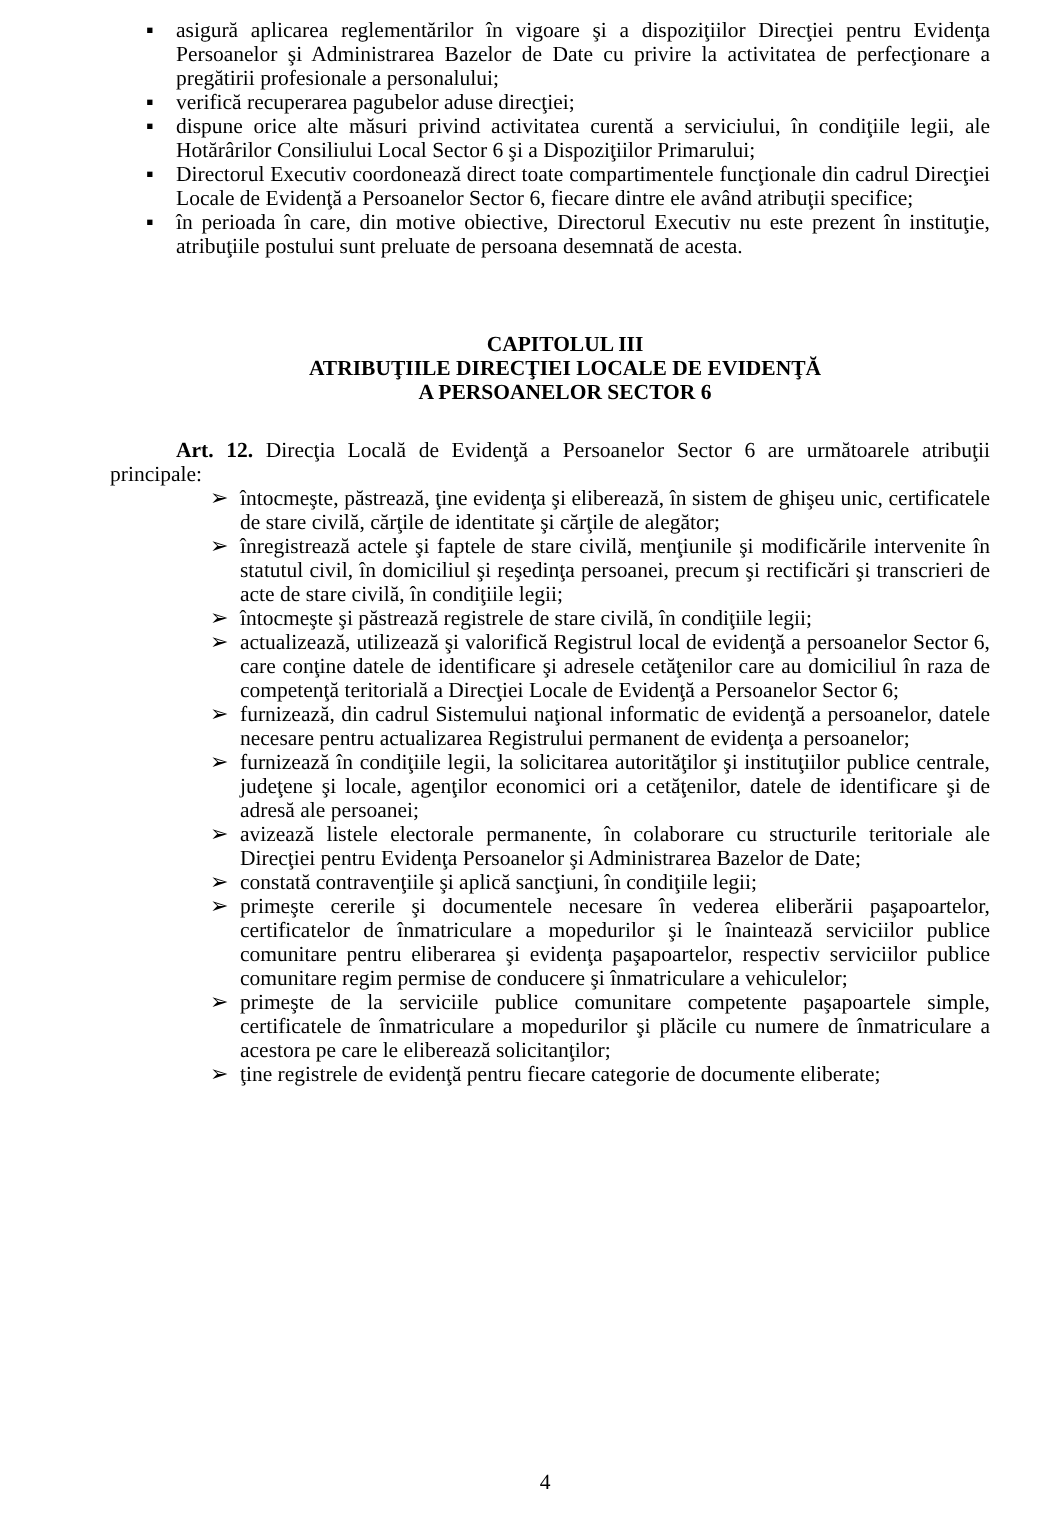▪ asigură aplicarea reglementărilor în vigoare şi a dispoziţiilor Direcţiei pentru Evidenţa Persoanelor şi Administrarea Bazelor de Date cu privire la activitatea de perfecţionare a pregătirii profesionale a personalului;
▪ verifică recuperarea pagubelor aduse direcţiei;
▪ dispune orice alte măsuri privind activitatea curentă a serviciului, în condiţiile legii, ale Hotărârilor Consiliului Local Sector 6 şi a Dispoziţiilor Primarului;
▪ Directorul Executiv coordonează direct toate compartimentele funcţionale din cadrul Direcţiei Locale de Evidenţă a Persoanelor Sector 6, fiecare dintre ele având atribuţii specifice;
▪ în perioada în care, din motive obiective, Directorul Executiv nu este prezent în instituţie, atribuţiile postului sunt preluate de persoana desemnată de acesta.
CAPITOLUL III
ATRIBUŢIILE DIRECŢIEI LOCALE DE EVIDENŢĂ
A PERSOANELOR SECTOR 6
Art. 12. Direcţia Locală de Evidenţă a Persoanelor Sector 6 are următoarele atribuţii principale:
➢ întocmeşte, păstrează, ţine evidenţa şi eliberează, în sistem de ghişeu unic, certificatele de stare civilă, cărţile de identitate şi cărţile de alegător;
➢ înregistrează actele şi faptele de stare civilă, menţiunile şi modificările intervenite în statutul civil, în domiciliul şi reşedinţa persoanei, precum şi rectificări şi transcrieri de acte de stare civilă, în condiţiile legii;
➢ întocmeşte şi păstrează registrele de stare civilă, în condiţiile legii;
➢ actualizează, utilizează şi valorifică Registrul local de evidenţă a persoanelor Sector 6, care conţine datele de identificare şi adresele cetăţenilor care au domiciliul în raza de competenţă teritorială a Direcţiei Locale de Evidenţă a Persoanelor Sector 6;
➢ furnizează, din cadrul Sistemului naţional informatic de evidenţă a persoanelor, datele necesare pentru actualizarea Registrului permanent de evidenţa a persoanelor;
➢ furnizează în condiţiile legii, la solicitarea autorităţilor şi instituţiilor publice centrale, judeţene şi locale, agenţilor economici ori a cetăţenilor, datele de identificare şi de adresă ale persoanei;
➢ avizează listele electorale permanente, în colaborare cu structurile teritoriale ale Direcţiei pentru Evidenţa Persoanelor şi Administrarea Bazelor de Date;
➢ constată contravenţiile şi aplică sancţiuni, în condiţiile legii;
➢ primeşte cererile şi documentele necesare în vederea eliberării paşapoartelor, certificatelor de înmatriculare a mopedurilor şi le înaintează serviciilor publice comunitare pentru eliberarea şi evidenţa paşapoartelor, respectiv serviciilor publice comunitare regim permise de conducere şi înmatriculare a vehiculelor;
➢ primeşte de la serviciile publice comunitare competente paşapoartele simple, certificatele de înmatriculare a mopedurilor şi plăcile cu numere de înmatriculare a acestora pe care le eliberează solicitanţilor;
➢ ţine registrele de evidenţă pentru fiecare categorie de documente eliberate;
4